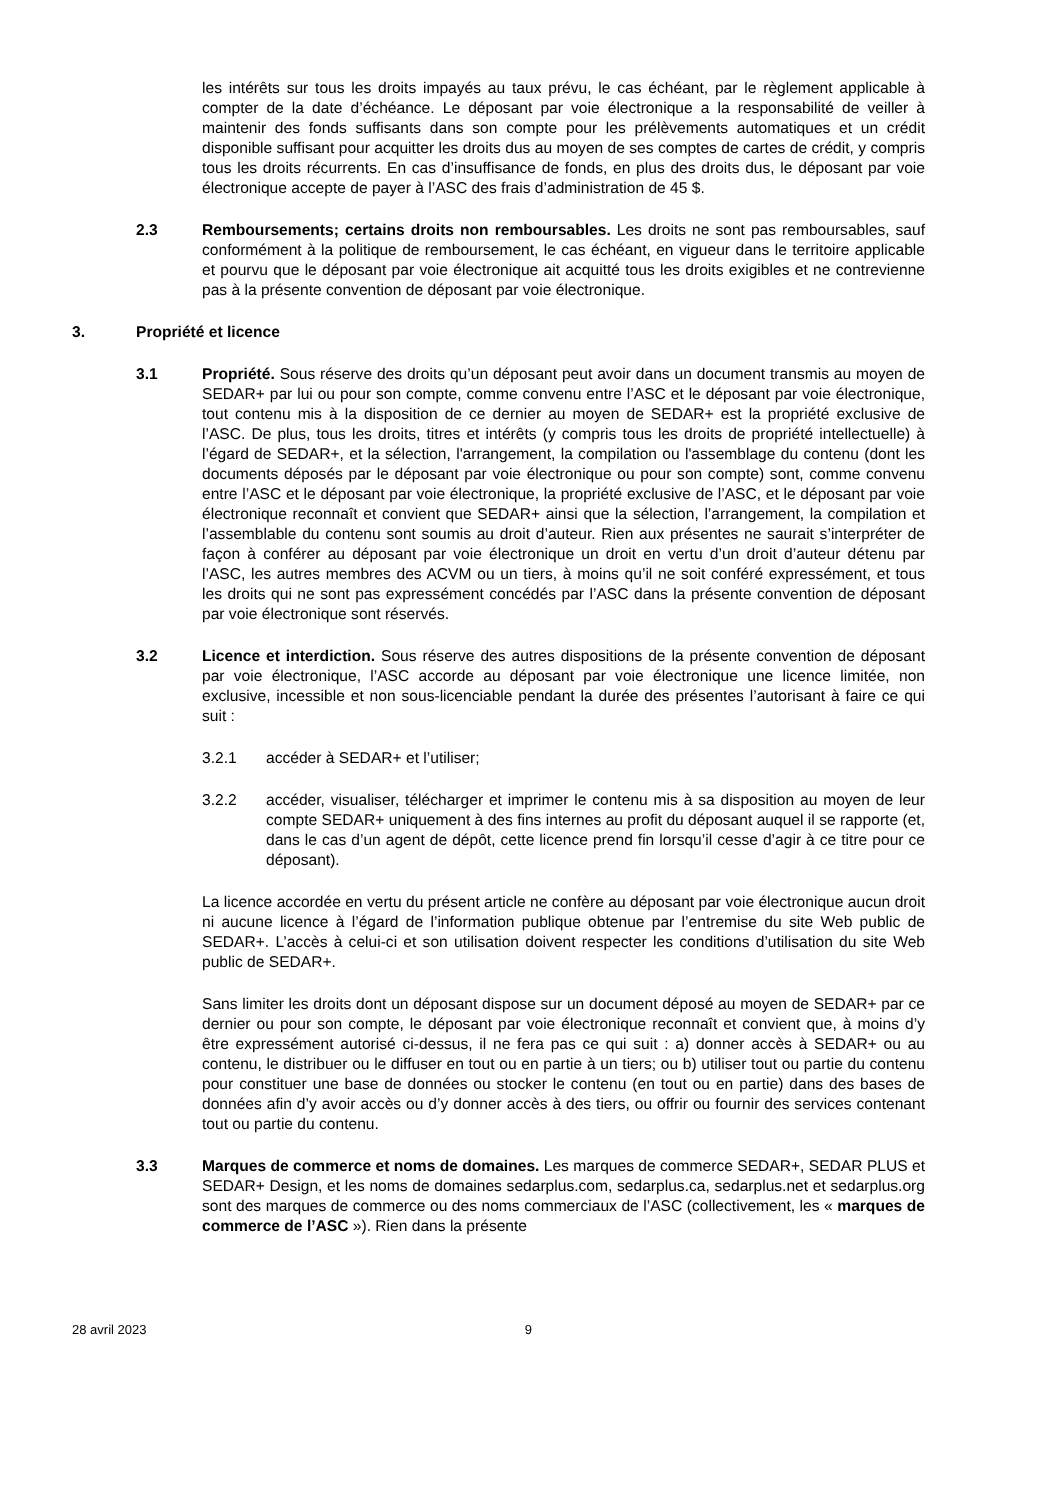les intérêts sur tous les droits impayés au taux prévu, le cas échéant, par le règlement applicable à compter de la date d’échéance. Le déposant par voie électronique a la responsabilité de veiller à maintenir des fonds suffisants dans son compte pour les prélèvements automatiques et un crédit disponible suffisant pour acquitter les droits dus au moyen de ses comptes de cartes de crédit, y compris tous les droits récurrents. En cas d’insuffisance de fonds, en plus des droits dus, le déposant par voie électronique accepte de payer à l’ASC des frais d’administration de 45 $.
2.3 Remboursements; certains droits non remboursables. Les droits ne sont pas remboursables, sauf conformément à la politique de remboursement, le cas échéant, en vigueur dans le territoire applicable et pourvu que le déposant par voie électronique ait acquitté tous les droits exigibles et ne contrevienne pas à la présente convention de déposant par voie électronique.
3. Propriété et licence
3.1 Propriété. Sous réserve des droits qu’un déposant peut avoir dans un document transmis au moyen de SEDAR+ par lui ou pour son compte, comme convenu entre l’ASC et le déposant par voie électronique, tout contenu mis à la disposition de ce dernier au moyen de SEDAR+ est la propriété exclusive de l’ASC. De plus, tous les droits, titres et intérêts (y compris tous les droits de propriété intellectuelle) à l’égard de SEDAR+, et la sélection, l'arrangement, la compilation ou l'assemblage du contenu (dont les documents déposés par le déposant par voie électronique ou pour son compte) sont, comme convenu entre l’ASC et le déposant par voie électronique, la propriété exclusive de l’ASC, et le déposant par voie électronique reconnaît et convient que SEDAR+ ainsi que la sélection, l’arrangement, la compilation et l’assemblable du contenu sont soumis au droit d’auteur. Rien aux présentes ne saurait s’interpréter de façon à conférer au déposant par voie électronique un droit en vertu d’un droit d’auteur détenu par l’ASC, les autres membres des ACVM ou un tiers, à moins qu’il ne soit conféré expressément, et tous les droits qui ne sont pas expressément concédés par l’ASC dans la présente convention de déposant par voie électronique sont réservés.
3.2 Licence et interdiction. Sous réserve des autres dispositions de la présente convention de déposant par voie électronique, l’ASC accorde au déposant par voie électronique une licence limitée, non exclusive, incessible et non sous-licenciable pendant la durée des présentes l’autorisant à faire ce qui suit :
3.2.1 accéder à SEDAR+ et l’utiliser;
3.2.2 accéder, visualiser, télécharger et imprimer le contenu mis à sa disposition au moyen de leur compte SEDAR+ uniquement à des fins internes au profit du déposant auquel il se rapporte (et, dans le cas d’un agent de dépôt, cette licence prend fin lorsqu’il cesse d’agir à ce titre pour ce déposant).
La licence accordée en vertu du présent article ne confère au déposant par voie électronique aucun droit ni aucune licence à l’égard de l’information publique obtenue par l’entremise du site Web public de SEDAR+. L’accès à celui-ci et son utilisation doivent respecter les conditions d’utilisation du site Web public de SEDAR+.
Sans limiter les droits dont un déposant dispose sur un document déposé au moyen de SEDAR+ par ce dernier ou pour son compte, le déposant par voie électronique reconnaît et convient que, à moins d’y être expressément autorisé ci-dessus, il ne fera pas ce qui suit : a) donner accès à SEDAR+ ou au contenu, le distribuer ou le diffuser en tout ou en partie à un tiers; ou b) utiliser tout ou partie du contenu pour constituer une base de données ou stocker le contenu (en tout ou en partie) dans des bases de données afin d’y avoir accès ou d’y donner accès à des tiers, ou offrir ou fournir des services contenant tout ou partie du contenu.
3.3 Marques de commerce et noms de domaines. Les marques de commerce SEDAR+, SEDAR PLUS et SEDAR+ Design, et les noms de domaines sedarplus.com, sedarplus.ca, sedarplus.net et sedarplus.org sont des marques de commerce ou des noms commerciaux de l’ASC (collectivement, les « marques de commerce de l’ASC »). Rien dans la présente
28 avril 2023 9